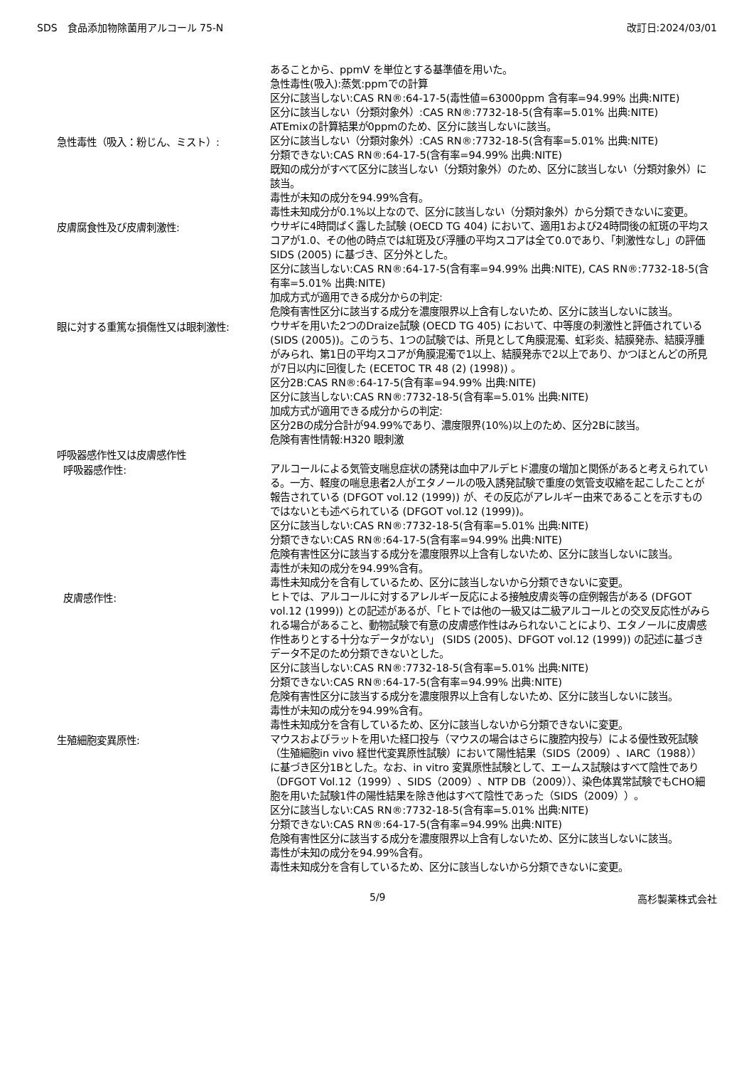SDS　食品添加物除菌用アルコール 75-N 改訂日:2024/03/01
あることから、ppmV を単位とする基準値を用いた。
急性毒性(吸入):蒸気:ppmでの計算
区分に該当しない:CAS RN®:64-17-5(毒性値=63000ppm 含有率=94.99% 出典:NITE)
区分に該当しない（分類対象外）:CAS RN®:7732-18-5(含有率=5.01% 出典:NITE)
ATEmixの計算結果が0ppmのため、区分に該当しないに該当。
急性毒性（吸入：粉じん、ミスト）:
区分に該当しない（分類対象外）:CAS RN®:7732-18-5(含有率=5.01% 出典:NITE)
分類できない:CAS RN®:64-17-5(含有率=94.99% 出典:NITE)
既知の成分がすべて区分に該当しない（分類対象外）のため、区分に該当しない（分類対象外）に該当。
毒性が未知の成分を94.99%含有。
毒性未知成分が0.1%以上なので、区分に該当しない（分類対象外）から分類できないに変更。
皮膚腐食性及び皮膚刺激性:
ウサギに4時間ばく露した試験 (OECD TG 404) において、適用1および24時間後の紅斑の平均スコアが1.0、その他の時点では紅斑及び浮腫の平均スコアは全て0.0であり、「刺激性なし」の評価SIDS (2005) に基づき、区分外とした。
区分に該当しない:CAS RN®:64-17-5(含有率=94.99% 出典:NITE), CAS RN®:7732-18-5(含有率=5.01% 出典:NITE)
加成方式が適用できる成分からの判定:
危険有害性区分に該当する成分を濃度限界以上含有しないため、区分に該当しないに該当。
眼に対する重篤な損傷性又は眼刺激性:
ウサギを用いた2つのDraize試験 (OECD TG 405) において、中等度の刺激性と評価されている (SIDS (2005))。このうち、1つの試験では、所見として角膜混濁、虹彩炎、結膜発赤、結膜浮腫がみられ、第1日の平均スコアが角膜混濁で1以上、結膜発赤で2以上であり、かつほとんどの所見が7日以内に回復した (ECETOC TR 48 (2) (1998)) 。
区分2B:CAS RN®:64-17-5(含有率=94.99% 出典:NITE)
区分に該当しない:CAS RN®:7732-18-5(含有率=5.01% 出典:NITE)
加成方式が適用できる成分からの判定:
区分2Bの成分合計が94.99%であり、濃度限界(10%)以上のため、区分2Bに該当。
危険有害性情報:H320 眼刺激
呼吸器感作性又は皮膚感作性
呼吸器感作性:
アルコールによる気管支喘息症状の誘発は血中アルデヒド濃度の増加と関係があると考えられている。一方、軽度の喘息患者2人がエタノールの吸入誘発試験で重度の気管支収縮を起こしたことが報告されている (DFGOT vol.12 (1999)) が、その反応がアレルギー由来であることを示すものではないとも述べられている (DFGOT vol.12 (1999))。
区分に該当しない:CAS RN®:7732-18-5(含有率=5.01% 出典:NITE)
分類できない:CAS RN®:64-17-5(含有率=94.99% 出典:NITE)
危険有害性区分に該当する成分を濃度限界以上含有しないため、区分に該当しないに該当。
毒性が未知の成分を94.99%含有。
毒性未知成分を含有しているため、区分に該当しないから分類できないに変更。
皮膚感作性:
ヒトでは、アルコールに対するアレルギー反応による接触皮膚炎等の症例報告がある (DFGOT vol.12 (1999)) との記述があるが、「ヒトでは他の一級又は二級アルコールとの交叉反応性がみられる場合があること、動物試験で有意の皮膚感作性はみられないことにより、エタノールに皮膚感作性ありとする十分なデータがない」 (SIDS (2005)、DFGOT vol.12 (1999)) の記述に基づきデータ不足のため分類できないとした。
区分に該当しない:CAS RN®:7732-18-5(含有率=5.01% 出典:NITE)
分類できない:CAS RN®:64-17-5(含有率=94.99% 出典:NITE)
危険有害性区分に該当する成分を濃度限界以上含有しないため、区分に該当しないに該当。
毒性が未知の成分を94.99%含有。
毒性未知成分を含有しているため、区分に該当しないから分類できないに変更。
生殖細胞変異原性:
マウスおよびラットを用いた経口投与（マウスの場合はさらに腹腔内投与）による優性致死試験（生殖細胞in vivo 経世代変異原性試験）において陽性結果（SIDS（2009）、IARC（1988））に基づき区分1Bとした。なお、in vitro 変異原性試験として、エームス試験はすべて陰性であり（DFGOT Vol.12（1999）、SIDS（2009）、NTP DB（2009））、染色体異常試験でもCHO細胞を用いた試験1件の陽性結果を除き他はすべて陰性であった（SIDS（2009））。
区分に該当しない:CAS RN®:7732-18-5(含有率=5.01% 出典:NITE)
分類できない:CAS RN®:64-17-5(含有率=94.99% 出典:NITE)
危険有害性区分に該当する成分を濃度限界以上含有しないため、区分に該当しないに該当。
毒性が未知の成分を94.99%含有。
毒性未知成分を含有しているため、区分に該当しないから分類できないに変更。
5/9 高杉製薬株式会社